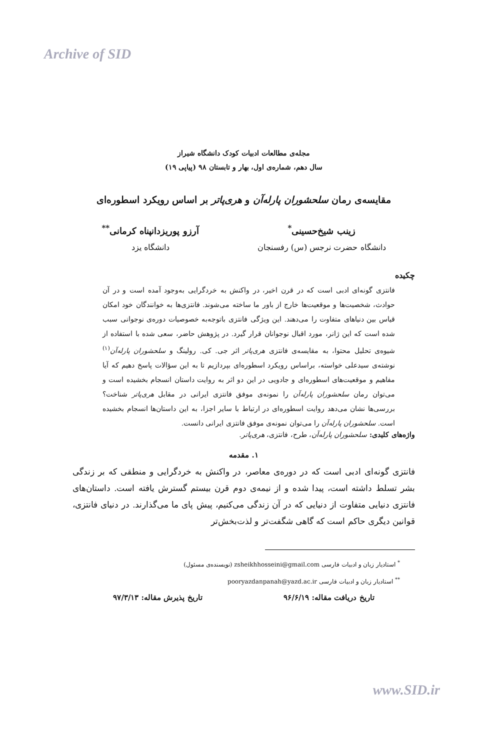Archive of SID
مجله‌ی مطالعات ادبیات کودک دانشگاه شیراز
سال دهم، شماره‌ی اول، بهار و تابستان ۹۸ (پیاپی ۱۹)
مقایسه‌ی رمان سلحشوران پارله‌آن و هری‌پاتر بر اساس رویکرد اسطوره‌ای
زینب شیخ‌حسینی<sup>*</sup>
دانشگاه حضرت نرجس (س) رفسنجان
آرزو پوریزدانپناه کرمانی<sup>**</sup>
دانشگاه یزد
چکیده
فانتزی گونه‌ای ادبی است که در قرن اخیر، در واکنش به خردگرایی به‌وجود آمده است و در آن حوادث، شخصیت‌ها و موقعیت‌ها خارج از باور ما ساخته می‌شوند. فانتزی‌ها به خوانندگان خود امکان قیاس بین دنیاهای متفاوت را می‌دهند. این ویژگی فانتزی باتوجه‌به خصوصیات دوره‌ی نوجوانی سبب شده است که این ژانر، مورد اقبال نوجوانان قرار گیرد. در پژوهش حاضر، سعی شده با استفاده از شیوه‌ی تحلیل محتوا، به مقایسه‌ی فانتزی هری‌پاتر اثر جی. کی. رولینگ و سلحشوران پارله‌آن<sup>(۱)</sup> نوشته‌ی سیدعلی خواسته، براساس رویکرد اسطوره‌ای بپردازیم تا به این سؤالات پاسخ دهیم که آیا مفاهیم و موقعیت‌های اسطوره‌ای و جادویی در این دو اثر به روایت داستان انسجام بخشیده است و می‌توان رمان سلحشوران پارله‌آن را نمونه‌ی موفق فانتزی ایرانی در مقابل هری‌پاتر شناخت؟ بررسی‌ها نشان می‌دهد روایت اسطوره‌ای در ارتباط با سایر اجزا، به این داستان‌ها انسجام بخشیده است. سلحشوران پارله‌آن را می‌توان نمونه‌ی موفق فانتزی ایرانی دانست.
واژه‌های کلیدی: سلحشوران پارله‌آن، طرح، فانتزی، هری‌پاتر.
۱. مقدمه
فانتزی گونه‌ای ادبی است که در دوره‌ی معاصر، در واکنش به خردگرایی و منطقی که بر زندگی بشر تسلط داشته است، پیدا شده و از نیمه‌ی دوم قرن بیستم گسترش یافته است. داستان‌های فانتزی دنیایی متفاوت از دنیایی که در آن زندگی می‌کنیم، پیش پای ما می‌گذارند. در دنیای فانتزی، قوانین دیگری حاکم است که گاهی شگفت‌تر و لذت‌بخش‌تر
<sup>*</sup> استادیار زبان و ادبیات فارسی zsheikhhosseini@gmail.com (نویسنده‌ی مسئول)
<sup>**</sup> استادیار زبان و ادبیات فارسی pooryazdanpanah@yazd.ac.ir
تاریخ دریافت مقاله: ۹۶/۶/۱۹ تاریخ پذیرش مقاله: ۹۷/۳/۱۳
www.SID.ir